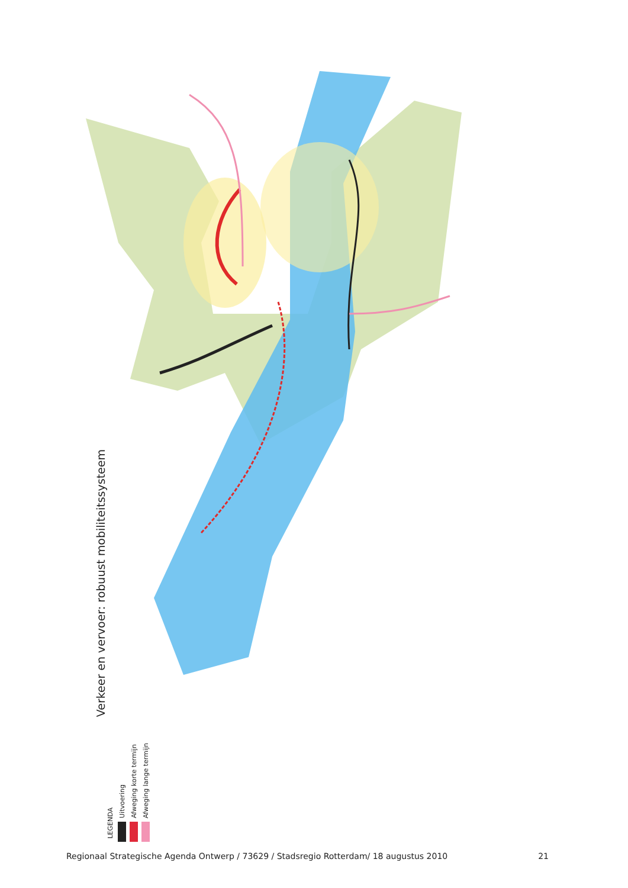Verkeer en vervoer: robuust mobiliteitssysteem
LEGENDA
Uitvoering
Afweging korte termijn
Afweging lange termijn
Regionaal Strategische Agenda Ontwerp / 73629 / Stadsregio Rotterdam/ 18 augustus 2010 21